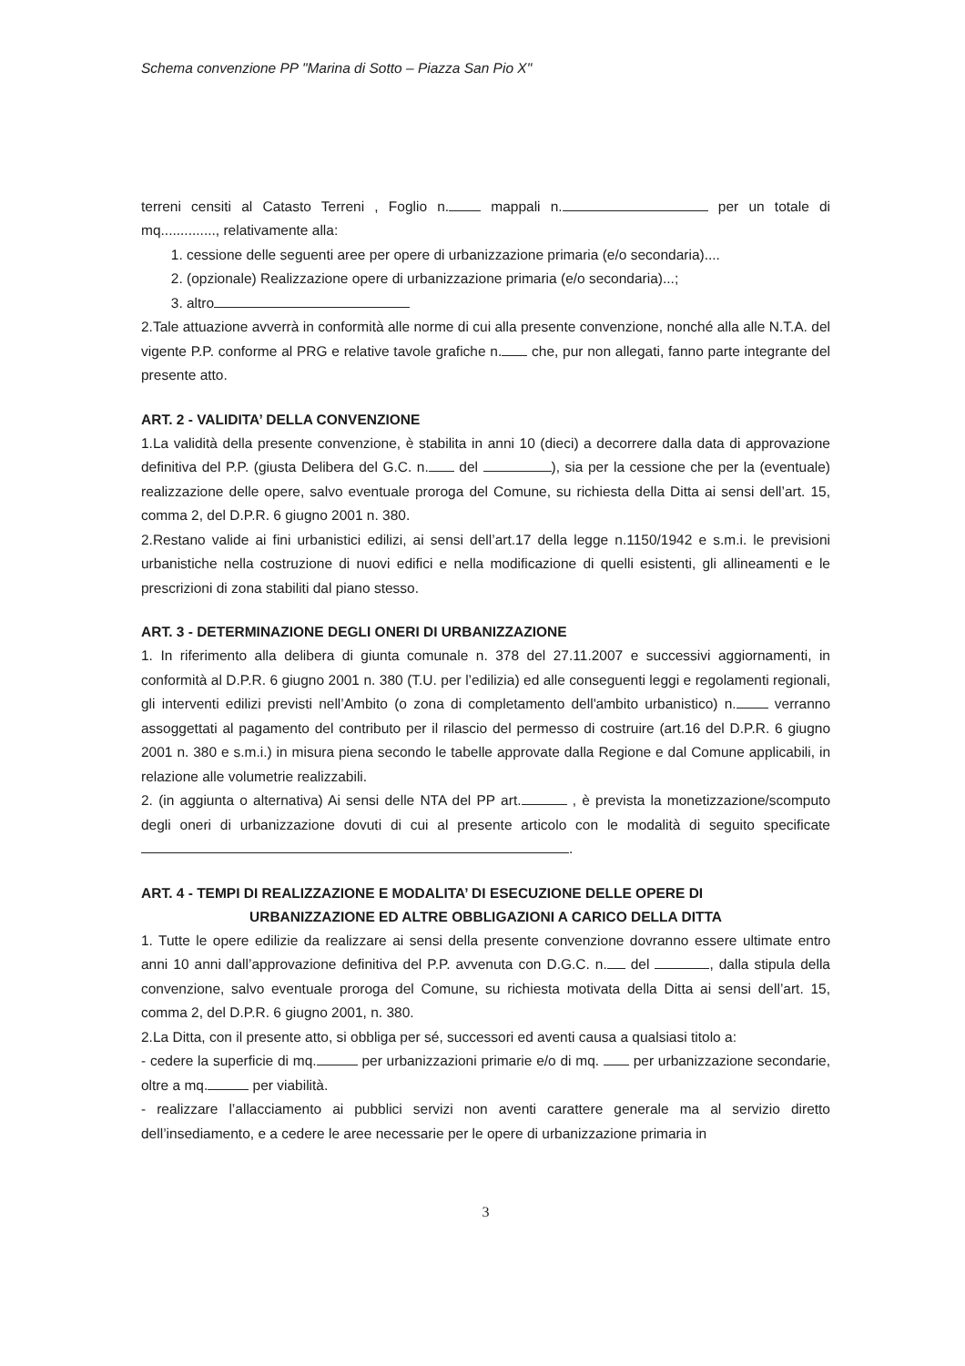Schema convenzione PP "Marina di Sotto – Piazza San Pio X"
terreni censiti al Catasto Terreni , Foglio n. mappali n. per un totale di mq.............., relativamente alla:
1. cessione delle seguenti aree per opere di urbanizzazione primaria (e/o secondaria)....
2. (opzionale) Realizzazione opere di urbanizzazione primaria (e/o secondaria)...;
3. altro
2.Tale attuazione avverrà in conformità alle norme di cui alla presente convenzione, nonché alla alle N.T.A. del vigente P.P. conforme al PRG e relative tavole grafiche n. che, pur non allegati, fanno parte integrante del presente atto.
ART. 2 - VALIDITA’ DELLA CONVENZIONE
1.La validità della presente convenzione, è stabilita in anni 10 (dieci) a decorrere dalla data di approvazione definitiva del P.P. (giusta Delibera del G.C. n. del ), sia per la cessione che per la (eventuale) realizzazione delle opere, salvo eventuale proroga del Comune, su richiesta della Ditta ai sensi dell’art. 15, comma 2, del D.P.R. 6 giugno 2001 n. 380.
2.Restano valide ai fini urbanistici edilizi, ai sensi dell’art.17 della legge n.1150/1942 e s.m.i. le previsioni urbanistiche nella costruzione di nuovi edifici e nella modificazione di quelli esistenti, gli allineamenti e le prescrizioni di zona stabiliti dal piano stesso.
ART. 3 - DETERMINAZIONE DEGLI ONERI DI URBANIZZAZIONE
1. In riferimento alla delibera di giunta comunale n. 378 del 27.11.2007 e successivi aggiornamenti, in conformità al D.P.R. 6 giugno 2001 n. 380 (T.U. per l’edilizia) ed alle conseguenti leggi e regolamenti regionali, gli interventi edilizi previsti nell’Ambito (o zona di completamento dell'ambito urbanistico) n. verranno assoggettati al pagamento del contributo per il rilascio del permesso di costruire (art.16 del D.P.R. 6 giugno 2001 n. 380 e s.m.i.) in misura piena secondo le tabelle approvate dalla Regione e dal Comune applicabili, in relazione alle volumetrie realizzabili.
2. (in aggiunta o alternativa) Ai sensi delle NTA del PP art. , è prevista la monetizzazione/scomputo degli oneri di urbanizzazione dovuti di cui al presente articolo con le modalità di seguito specificate .
ART. 4 - TEMPI DI REALIZZAZIONE E MODALITA’ DI ESECUZIONE DELLE OPERE DI
URBANIZZAZIONE ED ALTRE OBBLIGAZIONI A CARICO DELLA DITTA
1. Tutte le opere edilizie da realizzare ai sensi della presente convenzione dovranno essere ultimate entro anni 10 anni dall’approvazione definitiva del P.P. avvenuta con D.G.C. n. del , dalla stipula della convenzione, salvo eventuale proroga del Comune, su richiesta motivata della Ditta ai sensi dell’art. 15, comma 2, del D.P.R. 6 giugno 2001, n. 380.
2.La Ditta, con il presente atto, si obbliga per sé, successori ed aventi causa a qualsiasi titolo a:
- cedere la superficie di mq. per urbanizzazioni primarie e/o di mq. per urbanizzazione secondarie, oltre a mq. per viabilità.
- realizzare l’allacciamento ai pubblici servizi non aventi carattere generale ma al servizio diretto dell’insediamento, e a cedere le aree necessarie per le opere di urbanizzazione primaria in
3